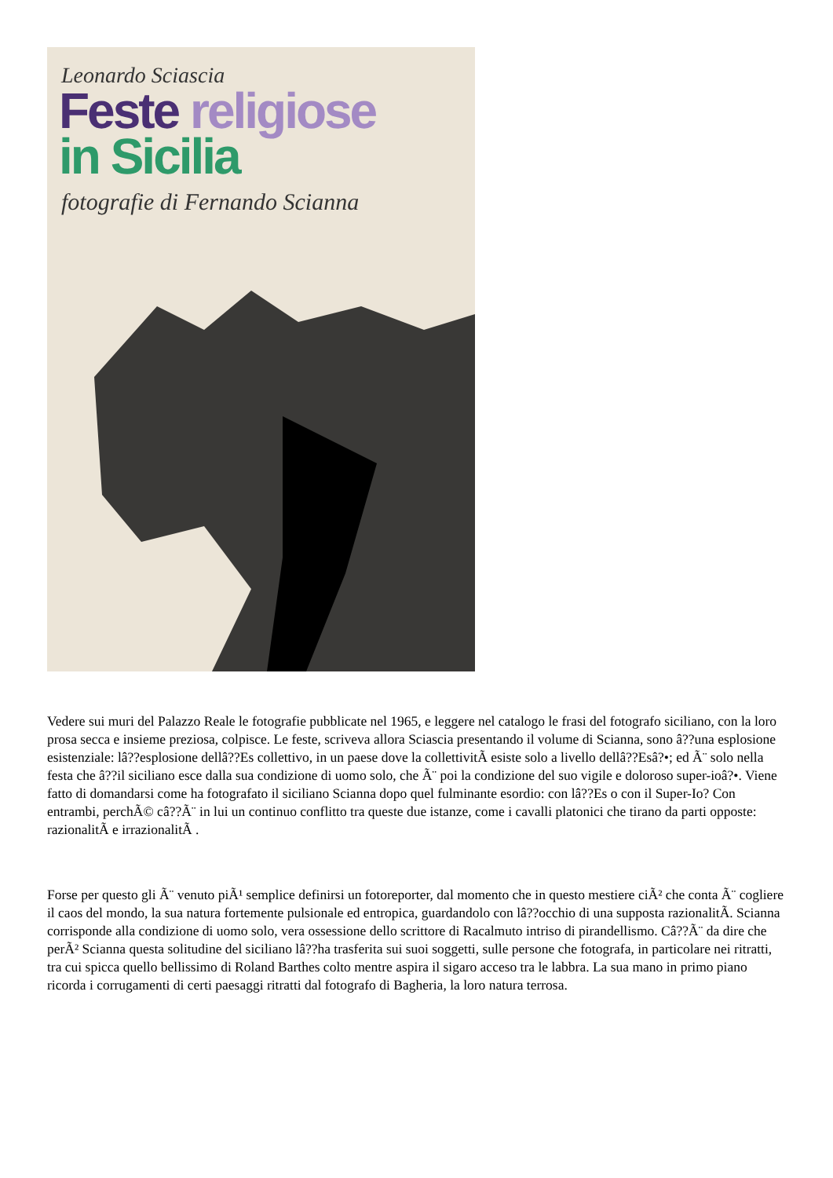Leonardo Sciascia
Feste religiose
in Sicilia
fotografie di Fernando Scianna
Vedere sui muri del Palazzo Reale le fotografie pubblicate nel 1965, e leggere nel catalogo le frasi del fotografo siciliano, con la loro prosa secca e insieme preziosa, colpisce. Le feste, scriveva allora Sciascia presentando il volume di Scianna, sono â??una esplosione esistenziale: lâ??esplosione dellâ??Es collettivo, in un paese dove la collettivitÃ esiste solo a livello dellâ??Esâ?•; ed Ã¨ solo nella festa che â??il siciliano esce dalla sua condizione di uomo solo, che Ã¨ poi la condizione del suo vigile e doloroso super-ioâ?•. Viene fatto di domandarsi come ha fotografato il siciliano Scianna dopo quel fulminante esordio: con lâ??Es o con il Super-Io? Con entrambi, perchÃ© câ??Ã¨ in lui un continuo conflitto tra queste due istanze, come i cavalli platonici che tirano da parti opposte: razionalitÃ e irrazionalitÃ .
Forse per questo gli Ã¨ venuto piÃ¹ semplice definirsi un fotoreporter, dal momento che in questo mestiere ciÃ² che conta Ã¨ cogliere il caos del mondo, la sua natura fortemente pulsionale ed entropica, guardandolo con lâ??occhio di una supposta razionalitÃ. Scianna corrisponde alla condizione di uomo solo, vera ossessione dello scrittore di Racalmuto intriso di pirandellismo. Câ??Ã¨ da dire che perÃ² Scianna questa solitudine del siciliano lâ??ha trasferita sui suoi soggetti, sulle persone che fotografa, in particolare nei ritratti, tra cui spicca quello bellissimo di Roland Barthes colto mentre aspira il sigaro acceso tra le labbra. La sua mano in primo piano ricorda i corrugamenti di certi paesaggi ritratti dal fotografo di Bagheria, la loro natura terrosa.